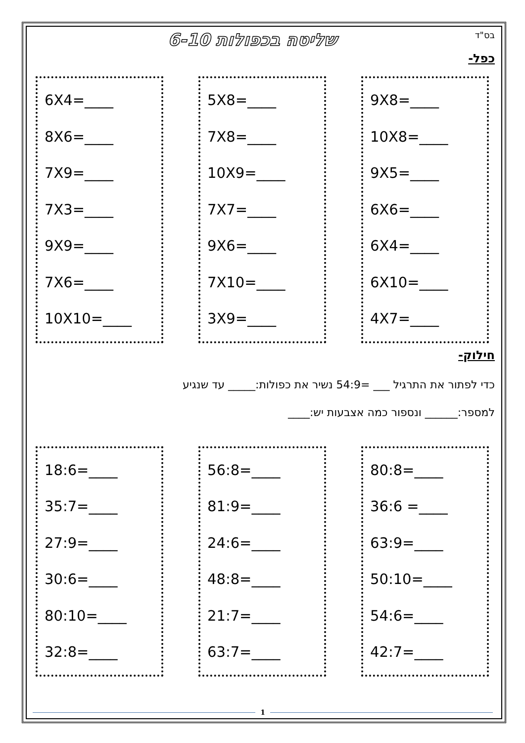שליטה בכפולות 6-10
בס"ד
כפל-
6X4=____
8X6=____
7X9=____
7X3=____
9X9=____
7X6=____
10X10=____
5X8=____
7X8=____
10X9=____
7X7=____
9X6=____
7X10=____
3X9=____
9X8=____
10X8=____
9X5=____
6X6=____
6X4=____
6X10=____
4X7=____
חילוק-
כדי לפתור את התרגיל ___ =54:9 נשיר את כפולות:_____ עד שנגיע
למספר:______ ונספור כמה אצבעות יש:____
18:6=____
35:7=____
27:9=____
30:6=____
80:10=____
32:8=____
56:8=____
81:9=____
24:6=____
48:8=____
21:7=____
63:7=____
80:8=____
36:6 =____
63:9=____
50:10=____
54:6=____
42:7=____
1